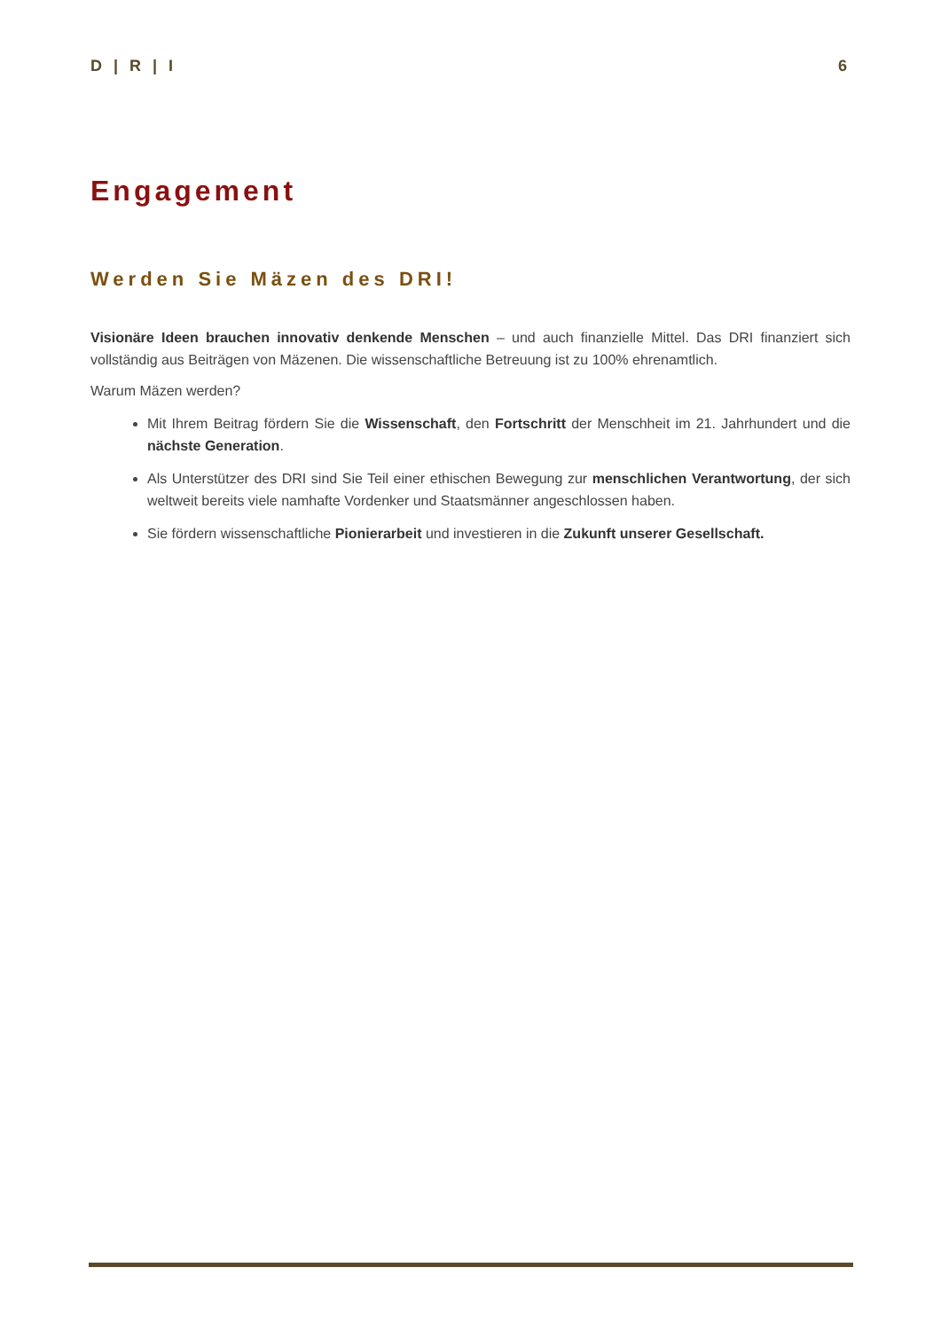D | R | I 6
Engagement
Werden Sie Mäzen des DRI!
Visionäre Ideen brauchen innovativ denkende Menschen – und auch finanzielle Mittel. Das DRI finanziert sich vollständig aus Beiträgen von Mäzenen. Die wissenschaftliche Betreuung ist zu 100% ehrenamtlich.
Warum Mäzen werden?
Mit Ihrem Beitrag fördern Sie die Wissenschaft, den Fortschritt der Menschheit im 21. Jahrhundert und die nächste Generation.
Als Unterstützer des DRI sind Sie Teil einer ethischen Bewegung zur menschlichen Verantwortung, der sich weltweit bereits viele namhafte Vordenker und Staatsmänner angeschlossen haben.
Sie fördern wissenschaftliche Pionierarbeit und investieren in die Zukunft unserer Gesellschaft.